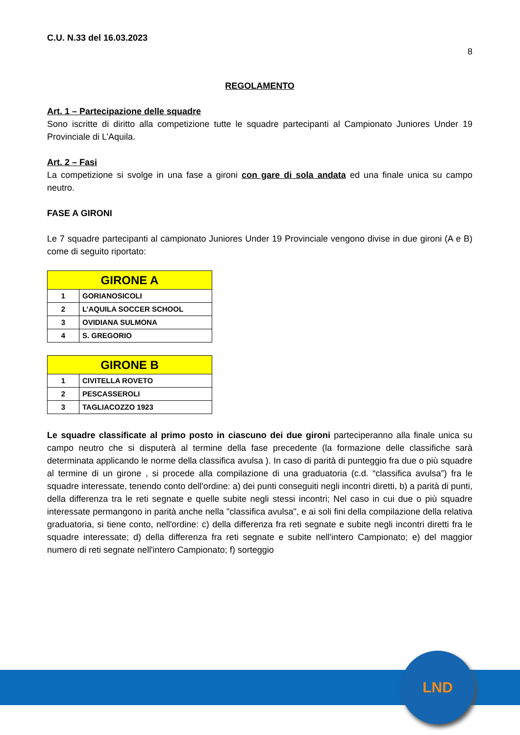C.U. N.33 del 16.03.2023
8
REGOLAMENTO
Art. 1 – Partecipazione delle squadre
Sono iscritte di diritto alla competizione tutte le squadre partecipanti al Campionato Juniores Under 19 Provinciale di L’Aquila.
Art. 2 – Fasi
La competizione si svolge in una fase a gironi con gare di sola andata ed una finale unica su campo neutro.
FASE A GIRONI
Le 7 squadre partecipanti al campionato Juniores Under 19 Provinciale vengono divise in due gironi (A e B) come di seguito riportato:
| GIRONE A | |
| --- | --- |
| 1 | GORIANOSICOLI |
| 2 | L’AQUILA SOCCER SCHOOL |
| 3 | OVIDIANA SULMONA |
| 4 | S. GREGORIO |
| GIRONE B | |
| --- | --- |
| 1 | CIVITELLA ROVETO |
| 2 | PESCASSEROLI |
| 3 | TAGLIACOZZO 1923 |
Le squadre classificate al primo posto in ciascuno dei due gironi parteciperanno alla finale unica su campo neutro che si disputerà al termine della fase precedente (la formazione delle classifiche sarà determinata applicando le norme della classifica avulsa ). In caso di parità di punteggio fra due o più squadre al termine di un girone , si procede alla compilazione di una graduatoria (c.d. “classifica avulsa”) fra le squadre interessate, tenendo conto dell'ordine: a) dei punti conseguiti negli incontri diretti, b) a parità di punti, della differenza tra le reti segnate e quelle subite negli stessi incontri; Nel caso in cui due o più squadre interessate permangono in parità anche nella "classifica avulsa", e ai soli fini della compilazione della relativa graduatoria, si tiene conto, nell'ordine: c) della differenza fra reti segnate e subite negli incontri diretti fra le squadre interessate; d) della differenza fra reti segnate e subite nell'intero Campionato; e) del maggior numero di reti segnate nell'intero Campionato; f) sorteggio
LND